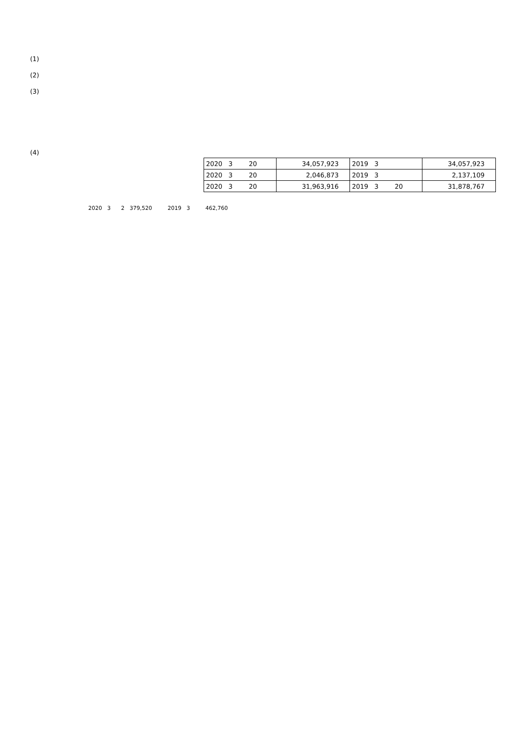(1)
(2)
(3)
(4)
| 2020 3 20 | 34,057,923 | 2019 3 | 34,057,923 |
| 2020 3 20 | 2,046,873 | 2019 3 | 2,137,109 |
| 2020 3 20 | 31,963,916 | 2019 3 20 | 31,878,767 |
2020 3 2 379,520 2019 3 462,760